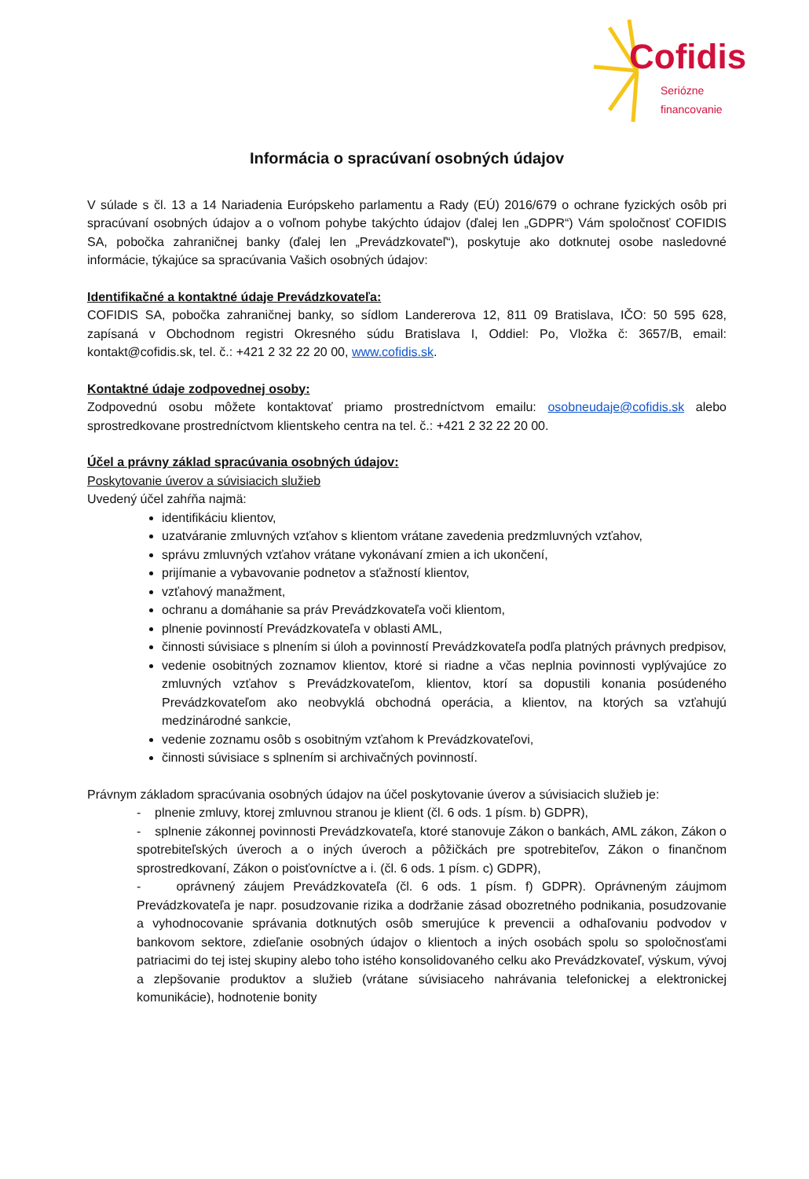Cofidis Seriózne financovanie
Informácia o spracúvaní osobných údajov
V súlade s čl. 13 a 14 Nariadenia Európskeho parlamentu a Rady (EÚ) 2016/679 o ochrane fyzických osôb pri spracúvaní osobných údajov a o voľnom pohybe takýchto údajov (ďalej len „GDPR“) Vám spoločnosť COFIDIS SA, pobočka zahraničnej banky (ďalej len „Prevádzkovateľ“), poskytuje ako dotknutej osobe nasledovné informácie, týkajúce sa spracúvania Vašich osobných údajov:
Identifikačné a kontaktné údaje Prevádzkovateľa:
COFIDIS SA, pobočka zahraničnej banky, so sídlom Landererova 12, 811 09 Bratislava, IČO: 50 595 628, zapísaná v Obchodnom registri Okresného súdu Bratislava I, Oddiel: Po, Vložka č: 3657/B, email: kontakt@cofidis.sk, tel. č.: +421 2 32 22 20 00, www.cofidis.sk.
Kontaktné údaje zodpovednej osoby:
Zodpovednú osobu môžete kontaktovať priamo prostredníctvom emailu: osobneudaje@cofidis.sk alebo sprostredkovane prostredníctvom klientskeho centra na tel. č.: +421 2 32 22 20 00.
Účel a právny základ spracúvania osobných údajov:
Poskytovanie úverov a súvisiacich služieb
Uvedený účel zahŕňa najmä:
identifikáciu klientov,
uzatváranie zmluvných vzťahov s klientom vrátane zavedenia predzmluvných vzťahov,
správu zmluvných vzťahov vrátane vykonávaní zmien a ich ukončení,
prijímanie a vybavovanie podnetov a sťažností klientov,
vzťahový manažment,
ochranu a domáhanie sa práv Prevádzkovateľa voči klientom,
plnenie povinností Prevádzkovateľa v oblasti AML,
činnosti súvisiace s plnením si úloh a povinností Prevádzkovateľa podľa platných právnych predpisov,
vedenie osobitných zoznamov klientov, ktoré si riadne a včas neplnia povinnosti vyplývajúce zo zmluvných vzťahov s Prevádzkovateľom, klientov, ktorí sa dopustili konania posúdeného Prevádzkovateľom ako neobvyklá obchodná operácia, a klientov, na ktorých sa vzťahujú medzinárodné sankcie,
vedenie zoznamu osôb s osobitným vzťahom k Prevádzkovateľovi,
činnosti súvisiace s splnením si archivačných povinností.
Právnym základom spracúvania osobných údajov na účel poskytovanie úverov a súvisiacich služieb je:
- plnenie zmluvy, ktorej zmluvnou stranou je klient (čl. 6 ods. 1 písm. b) GDPR),
- splnenie zákonnej povinnosti Prevádzkovateľa, ktoré stanovuje Zákon o bankách, AML zákon, Zákon o spotrebiteľských úveroch a o iných úveroch a pôžičkách pre spotrebiteľov, Zákon o finančnom sprostredkovaní, Zákon o poisťovníctve a i. (čl. 6 ods. 1 písm. c) GDPR),
- oprávnený záujem Prevádzkovateľa (čl. 6 ods. 1 písm. f) GDPR). Oprávneným záujmom Prevádzkovateľa je napr. posudzovanie rizika a dodržanie zásad obozretného podnikania, posudzovanie a vyhodnocovanie správania dotknutých osôb smerujúce k prevencii a odhaľovaniu podvodov v bankovom sektore, zdieľanie osobných údajov o klientoch a iných osobách spolu so spoločnosťami patriacimi do tej istej skupiny alebo toho istého konsolidovaného celku ako Prevádzkovateľ, výskum, vývoj a zlepšovanie produktov a služieb (vrátane súvisiaceho nahrávania telefonickej a elektronickej komunikácie), hodnotenie bonity